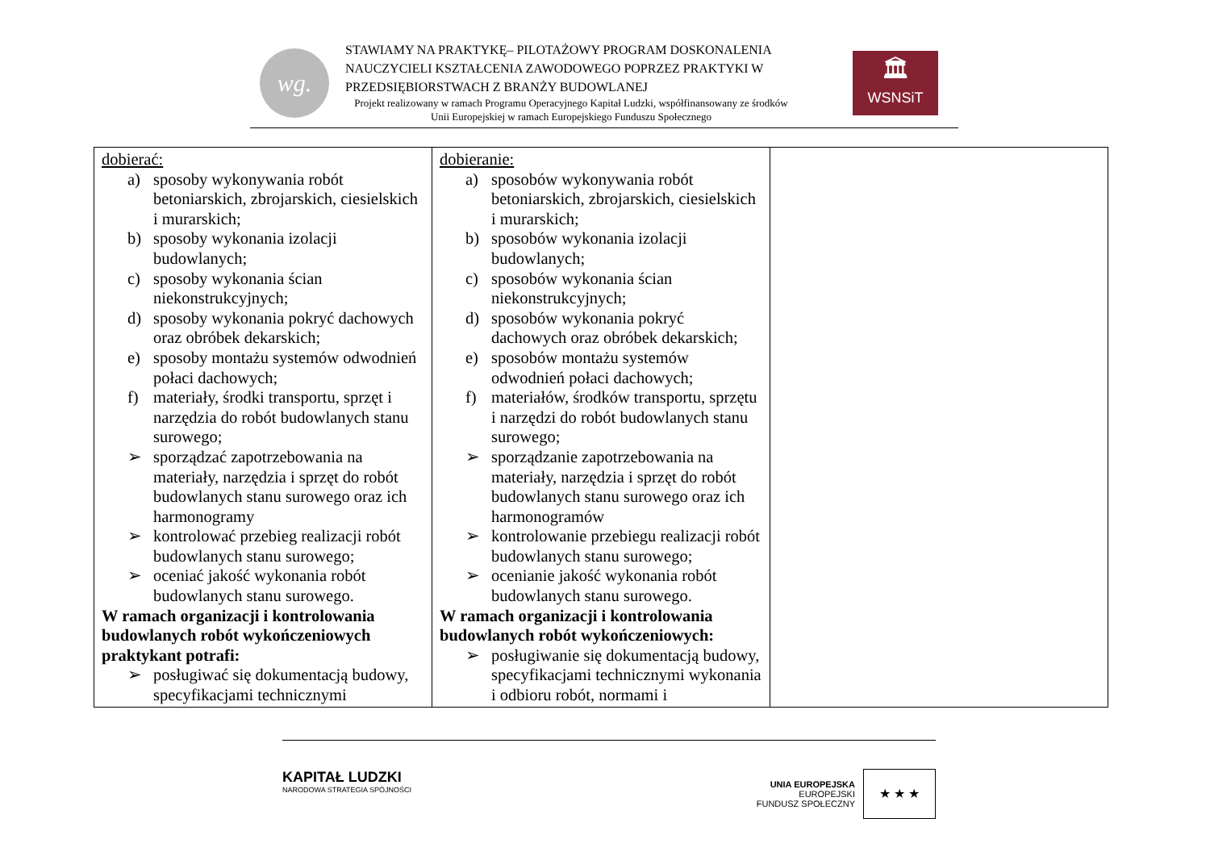wg.
STAWIAMY NA PRAKTYKĘ– PILOTAŻOWY PROGRAM DOSKONALENIA NAUCZYCIELI KSZTAŁCENIA ZAWODOWEGO POPRZEZ PRAKTYKI W PRZEDSIĘBIORSTWACH Z BRANŻY BUDOWLANEJ
Projekt realizowany w ramach Programu Operacyjnego Kapitał Ludzki, współfinansowany ze środków Unii Europejskiej w ramach Europejskiego Funduszu Społecznego
🏛
WSNSiT
| dobierać: a) sposoby wykonywania robót betoniarskich, zbrojarskich, ciesielskich i murarskich; b) sposoby wykonania izolacji budowlanych; c) sposoby wykonania ścian niekonstrukcyjnych; d) sposoby wykonania pokryć dachowych oraz obróbek dekarskich; e) sposoby montażu systemów odwodnień połaci dachowych; f) materiały, środki transportu, sprzęt i narzędzia do robót budowlanych stanu surowego; ➢ sporządzać zapotrzebowania na materiały, narzędzia i sprzęt do robót budowlanych stanu surowego oraz ich harmonogramy ➢ kontrolować przebieg realizacji robót budowlanych stanu surowego; ➢ oceniać jakość wykonania robót budowlanych stanu surowego. W ramach organizacji i kontrolowania budowlanych robót wykończeniowych praktykant potrafi: ➢ posługiwać się dokumentacją budowy, specyfikacjami technicznymi | dobieranie: a) sposobów wykonywania robót betoniarskich, zbrojarskich, ciesielskich i murarskich; b) sposobów wykonania izolacji budowlanych; c) sposobów wykonania ścian niekonstrukcyjnych; d) sposobów wykonania pokryć dachowych oraz obróbek dekarskich; e) sposobów montażu systemów odwodnień połaci dachowych; f) materiałów, środków transportu, sprzętu i narzędzi do robót budowlanych stanu surowego; ➢ sporządzanie zapotrzebowania na materiały, narzędzia i sprzęt do robót budowlanych stanu surowego oraz ich harmonogramów ➢ kontrolowanie przebiegu realizacji robót budowlanych stanu surowego; ➢ ocenianie jakość wykonania robót budowlanych stanu surowego. W ramach organizacji i kontrolowania budowlanych robót wykończeniowych: ➢ posługiwanie się dokumentacją budowy, specyfikacjami technicznymi wykonania i odbioru robót, normami i | |
KAPITAŁ LUDZKI
NARODOWA STRATEGIA SPÓJNOŚCI
UNIA EUROPEJSKA
EUROPEJSKI
FUNDUSZ SPOŁECZNY
★ ★ ★